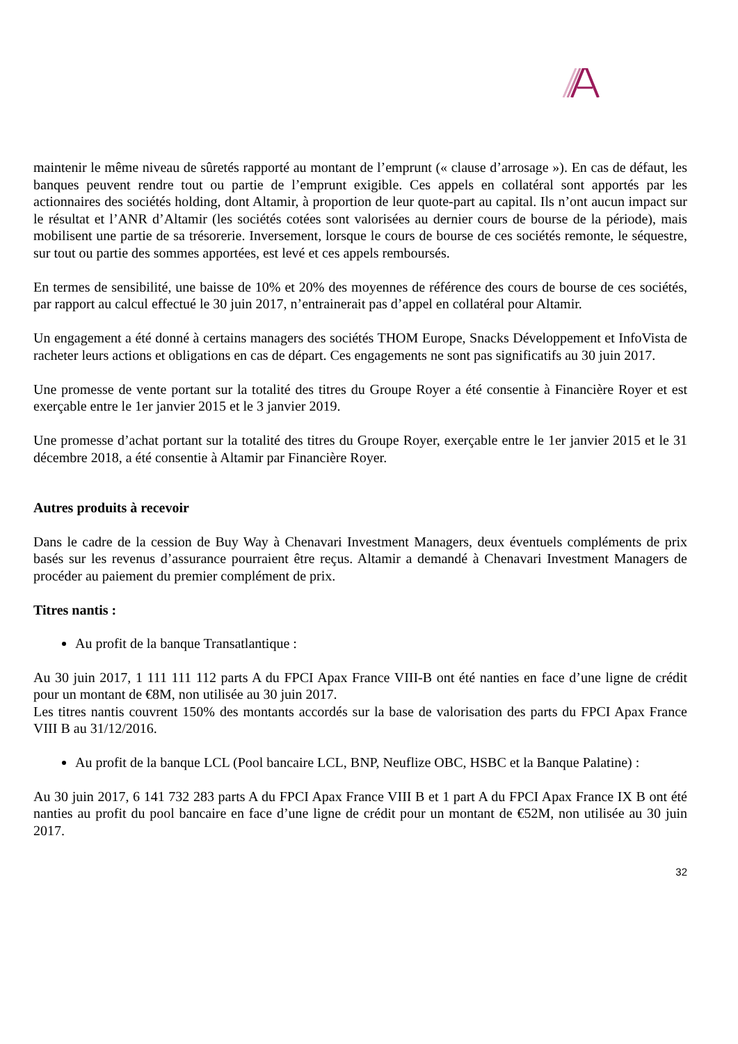maintenir le même niveau de sûretés rapporté au montant de l’emprunt (« clause d’arrosage »). En cas de défaut, les banques peuvent rendre tout ou partie de l’emprunt exigible. Ces appels en collatéral sont apportés par les actionnaires des sociétés holding, dont Altamir, à proportion de leur quote-part au capital. Ils n’ont aucun impact sur le résultat et l’ANR d’Altamir (les sociétés cotées sont valorisées au dernier cours de bourse de la période), mais mobilisent une partie de sa trésorerie. Inversement, lorsque le cours de bourse de ces sociétés remonte, le séquestre, sur tout ou partie des sommes apportées, est levé et ces appels remboursés.
En termes de sensibilité, une baisse de 10% et 20% des moyennes de référence des cours de bourse de ces sociétés, par rapport au calcul effectué le 30 juin 2017, n’entrainerait pas d’appel en collatéral pour Altamir.
Un engagement a été donné à certains managers des sociétés THOM Europe, Snacks Développement et InfoVista de racheter leurs actions et obligations en cas de départ. Ces engagements ne sont pas significatifs au 30 juin 2017.
Une promesse de vente portant sur la totalité des titres du Groupe Royer a été consentie à Financière Royer et est exerçable entre le 1er janvier 2015 et le 3 janvier 2019.
Une promesse d’achat portant sur la totalité des titres du Groupe Royer, exerçable entre le 1er janvier 2015 et le 31 décembre 2018, a été consentie à Altamir par Financière Royer.
Autres produits à recevoir
Dans le cadre de la cession de Buy Way à Chenavari Investment Managers, deux éventuels compléments de prix basés sur les revenus d’assurance pourraient être reçus. Altamir a demandé à Chenavari Investment Managers de procéder au paiement du premier complément de prix.
Titres nantis :
Au profit de la banque Transatlantique :
Au 30 juin 2017, 1 111 111 112 parts A du FPCI Apax France VIII-B ont été nanties en face d’une ligne de crédit pour un montant de €8M, non utilisée au 30 juin 2017.
Les titres nantis couvrent 150% des montants accordés sur la base de valorisation des parts du FPCI Apax France VIII B au 31/12/2016.
Au profit de la banque LCL (Pool bancaire LCL, BNP, Neuflize OBC, HSBC et la Banque Palatine) :
Au 30 juin 2017, 6 141 732 283 parts A du FPCI Apax France VIII B et 1 part A du FPCI Apax France IX B ont été nanties au profit du pool bancaire en face d’une ligne de crédit pour un montant de €52M, non utilisée au 30 juin 2017.
32